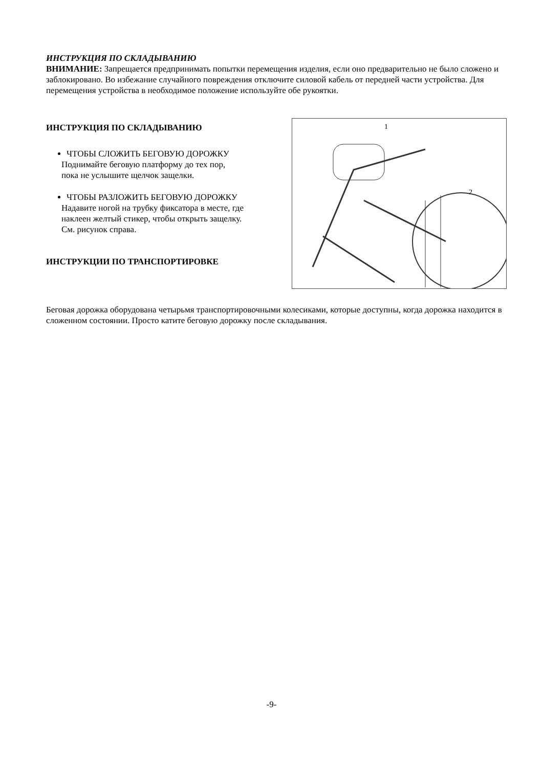ИНСТРУКЦИЯ ПО СКЛАДЫВАНИЮ
ВНИМАНИЕ: Запрещается предпринимать попытки перемещения изделия, если оно предварительно не было сложено и заблокировано. Во избежание случайного повреждения отключите силовой кабель от передней части устройства. Для перемещения устройства в необходимое положение используйте обе рукоятки.
ИНСТРУКЦИЯ ПО СКЛАДЫВАНИЮ
ЧТОБЫ СЛОЖИТЬ БЕГОВУЮ ДОРОЖКУ
Поднимайте беговую платформу до тех пор, пока не услышите щелчок защелки.
ЧТОБЫ РАЗЛОЖИТЬ БЕГОВУЮ ДОРОЖКУ
Надавите ногой на трубку фиксатора в месте, где наклеен желтый стикер, чтобы открыть защелку. См. рисунок справа.
ИНСТРУКЦИИ ПО ТРАНСПОРТИРОВКЕ
1
2
Беговая дорожка оборудована четырьмя транспортировочными колесиками, которые доступны, когда дорожка находится в сложенном состоянии. Просто катите беговую дорожку после складывания.
-9-